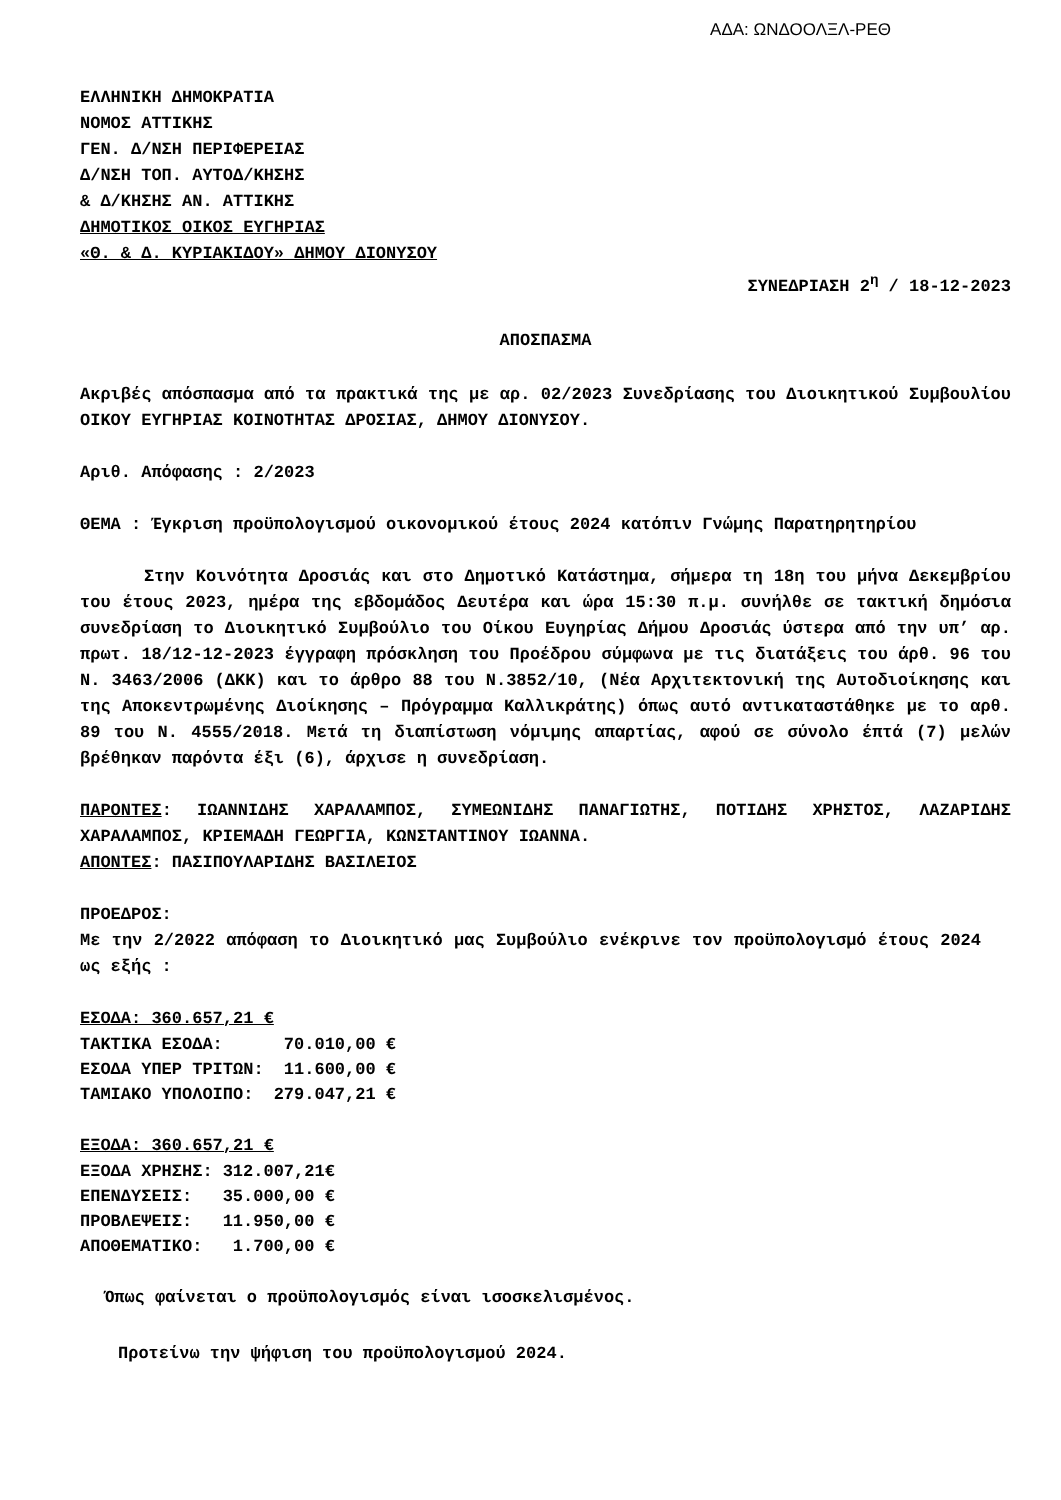ΑΔΑ: ΩΝΔΟΟΛΞΛ-ΡΕΘ
ΕΛΛΗΝΙΚΗ ΔΗΜΟΚΡΑΤΙΑ
ΝΟΜΟΣ ΑΤΤΙΚΗΣ
ΓΕΝ. Δ/ΝΣΗ ΠΕΡΙΦΕΡΕΙΑΣ
Δ/ΝΣΗ ΤΟΠ. ΑΥΤΟΔ/ΚΗΣΗΣ
& Δ/ΚΗΣΗΣ ΑΝ. ΑΤΤΙΚΗΣ
ΔΗΜΟΤΙΚΟΣ ΟΙΚΟΣ ΕΥΓΗΡΙΑΣ
«Θ. & Δ. ΚΥΡΙΑΚΙΔΟΥ» ΔΗΜΟΥ ΔΙΟΝΥΣΟΥ
ΣΥΝΕΔΡΙΑΣΗ 2<sup>η</sup> / 18-12-2023
ΑΠΟΣΠΑΣΜΑ
Ακριβές απόσπασμα από τα πρακτικά της με αρ. 02/2023 Συνεδρίασης του Διοικητικού Συμβουλίου ΟΙΚΟΥ ΕΥΓΗΡΙΑΣ ΚΟΙΝΟΤΗΤΑΣ ΔΡΟΣΙΑΣ, ΔΗΜΟΥ ΔΙΟΝΥΣΟΥ.
Αριθ. Απόφασης : 2/2023
ΘΕΜΑ : Έγκριση προϋπολογισμού οικονομικού έτους 2024 κατόπιν Γνώμης Παρατηρητηρίου
Στην Κοινότητα Δροσιάς και στο Δημοτικό Κατάστημα, σήμερα τη 18η του μήνα Δεκεμβρίου του έτους 2023, ημέρα της εβδομάδος Δευτέρα και ώρα 15:30 π.μ. συνήλθε σε τακτική δημόσια συνεδρίαση το Διοικητικό Συμβούλιο του Οίκου Ευγηρίας Δήμου Δροσιάς ύστερα από την υπ’ αρ. πρωτ. 18/12-12-2023 έγγραφη πρόσκληση του Προέδρου σύμφωνα με τις διατάξεις του άρθ. 96 του Ν. 3463/2006 (ΔΚΚ) και το άρθρο 88 του Ν.3852/10, (Νέα Αρχιτεκτονική της Αυτοδιοίκησης και της Αποκεντρωμένης Διοίκησης – Πρόγραμμα Καλλικράτης) όπως αυτό αντικαταστάθηκε με το αρθ. 89 του Ν. 4555/2018. Μετά τη διαπίστωση νόμιμης απαρτίας, αφού σε σύνολο έπτά (7) μελών βρέθηκαν παρόντα έξι (6), άρχισε η συνεδρίαση.
ΠΑΡΟΝΤΕΣ: ΙΩΑΝΝΙΔΗΣ ΧΑΡΑΛΑΜΠΟΣ, ΣΥΜΕΩΝΙΔΗΣ ΠΑΝΑΓΙΩΤΗΣ, ΠΟΤΙΔΗΣ ΧΡΗΣΤΟΣ, ΛΑΖΑΡΙΔΗΣ ΧΑΡΑΛΑΜΠΟΣ, ΚΡΙΕΜΑΔΗ ΓΕΩΡΓΙΑ, ΚΩΝΣΤΑΝΤΙΝΟΥ ΙΩΑΝΝΑ.
ΑΠΟΝΤΕΣ: ΠΑΣΙΠΟΥΛΑΡΙΔΗΣ ΒΑΣΙΛΕΙΟΣ
ΠΡΟΕΔΡΟΣ:
Με την 2/2022 απόφαση το Διοικητικό μας Συμβούλιο ενέκρινε τον προϋπολογισμό έτους 2024 ως εξής :
ΕΣΟΔΑ: 360.657,21 €
| ΤΑΚΤΙΚΑ ΕΣΟΔΑ: | 70.010,00 € |
| ΕΣΟΔΑ ΥΠΕΡ ΤΡΙΤΩΝ: | 11.600,00 € |
| ΤΑΜΙΑΚΟ ΥΠΟΛΟΙΠΟ: | 279.047,21 € |
ΕΞΟΔΑ: 360.657,21 €
| ΕΞΟΔΑ ΧΡΗΣΗΣ: | 312.007,21€ |
| ΕΠΕΝΔΥΣΕΙΣ: | 35.000,00 € |
| ΠΡΟΒΛΕΨΕΙΣ: | 11.950,00 € |
| ΑΠΟΘΕΜΑΤΙΚΟ: | 1.700,00 € |
Όπως φαίνεται ο προϋπολογισμός είναι ισοσκελισμένος.
Προτείνω την ψήφιση του προϋπολογισμού 2024.